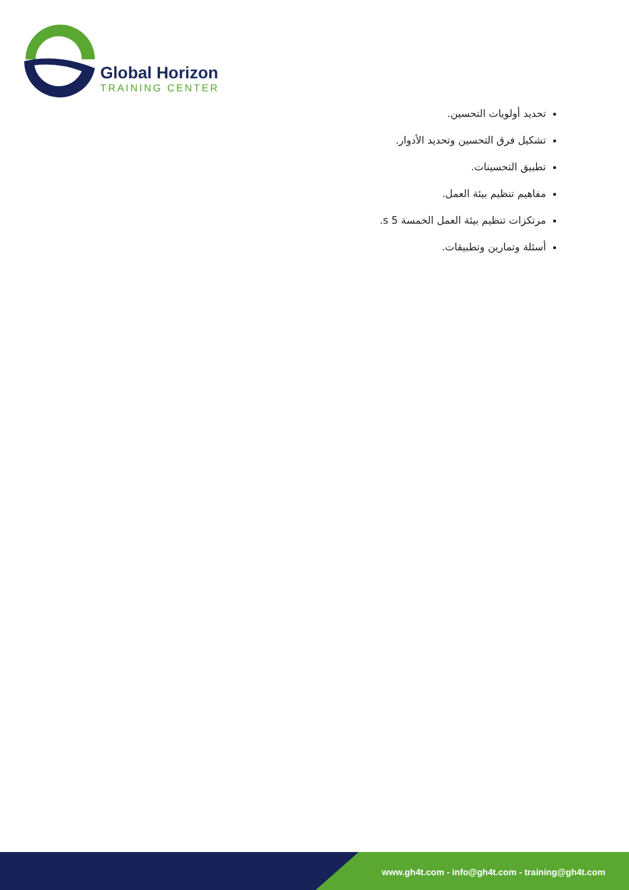Global Horizon
TRAINING CENTER
تحديد أولويات التحسين.
تشكيل فرق التحسين وتحديد الأدوار.
تطبيق التحسينات.
مفاهيم تنظيم بيئة العمل.
مرتكزات تنظيم بيئة العمل الخمسة 5 s.
أسئلة وتمارين وتطبيقات.
www.gh4t.com - info@gh4t.com - training@gh4t.com